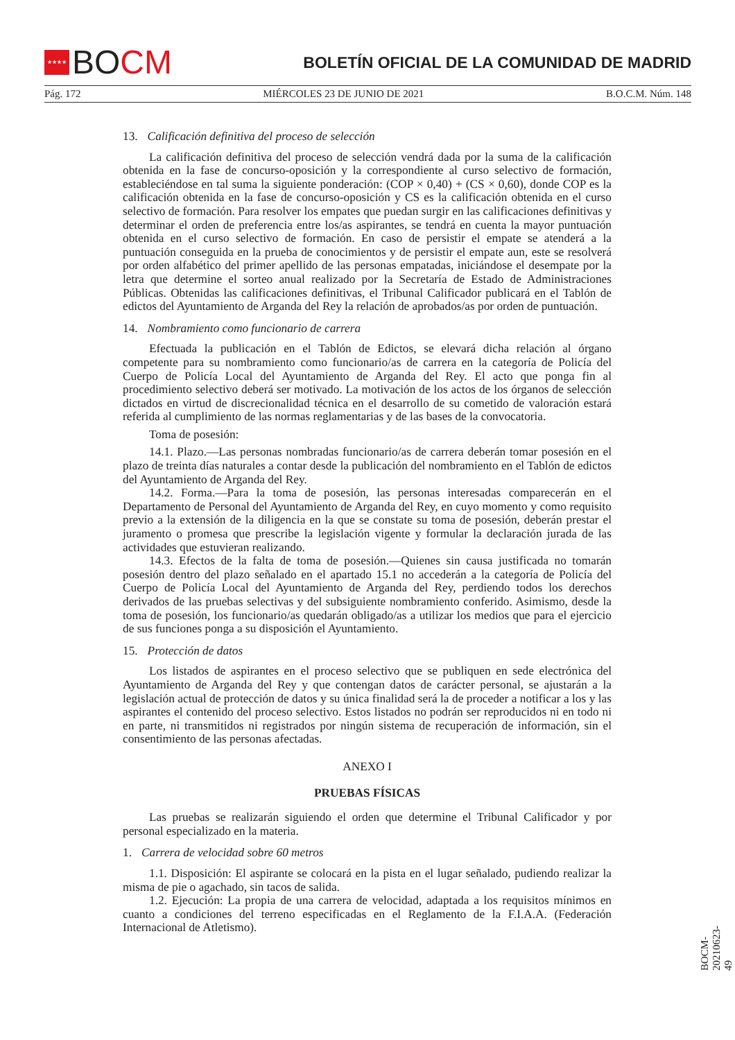★★★★ BO CM
BOLETÍN OFICIAL DE LA COMUNIDAD DE MADRID
Pág. 172 MIÉRCOLES 23 DE JUNIO DE 2021 B.O.C.M. Núm. 148
13. Calificación definitiva del proceso de selección
La calificación definitiva del proceso de selección vendrá dada por la suma de la calificación obtenida en la fase de concurso-oposición y la correspondiente al curso selectivo de formación, estableciéndose en tal suma la siguiente ponderación: (COP × 0,40) + (CS × 0,60), donde COP es la calificación obtenida en la fase de concurso-oposición y CS es la calificación obtenida en el curso selectivo de formación. Para resolver los empates que puedan surgir en las calificaciones definitivas y determinar el orden de preferencia entre los/as aspirantes, se tendrá en cuenta la mayor puntuación obtenida en el curso selectivo de formación. En caso de persistir el empate se atenderá a la puntuación conseguida en la prueba de conocimientos y de persistir el empate aun, este se resolverá por orden alfabético del primer apellido de las personas empatadas, iniciándose el desempate por la letra que determine el sorteo anual realizado por la Secretaría de Estado de Administraciones Públicas. Obtenidas las calificaciones definitivas, el Tribunal Calificador publicará en el Tablón de edictos del Ayuntamiento de Arganda del Rey la relación de aprobados/as por orden de puntuación.
14. Nombramiento como funcionario de carrera
Efectuada la publicación en el Tablón de Edictos, se elevará dicha relación al órgano competente para su nombramiento como funcionario/as de carrera en la categoría de Policía del Cuerpo de Policía Local del Ayuntamiento de Arganda del Rey. El acto que ponga fin al procedimiento selectivo deberá ser motivado. La motivación de los actos de los órganos de selección dictados en virtud de discrecionalidad técnica en el desarrollo de su cometido de valoración estará referida al cumplimiento de las normas reglamentarias y de las bases de la convocatoria.
Toma de posesión:
14.1. Plazo.—Las personas nombradas funcionario/as de carrera deberán tomar posesión en el plazo de treinta días naturales a contar desde la publicación del nombramiento en el Tablón de edictos del Ayuntamiento de Arganda del Rey.
14.2. Forma.—Para la toma de posesión, las personas interesadas comparecerán en el Departamento de Personal del Ayuntamiento de Arganda del Rey, en cuyo momento y como requisito previo a la extensión de la diligencia en la que se constate su toma de posesión, deberán prestar el juramento o promesa que prescribe la legislación vigente y formular la declaración jurada de las actividades que estuvieran realizando.
14.3. Efectos de la falta de toma de posesión.—Quienes sin causa justificada no tomarán posesión dentro del plazo señalado en el apartado 15.1 no accederán a la categoría de Policía del Cuerpo de Policía Local del Ayuntamiento de Arganda del Rey, perdiendo todos los derechos derivados de las pruebas selectivas y del subsiguiente nombramiento conferido. Asimismo, desde la toma de posesión, los funcionario/as quedarán obligado/as a utilizar los medios que para el ejercicio de sus funciones ponga a su disposición el Ayuntamiento.
15. Protección de datos
Los listados de aspirantes en el proceso selectivo que se publiquen en sede electrónica del Ayuntamiento de Arganda del Rey y que contengan datos de carácter personal, se ajustarán a la legislación actual de protección de datos y su única finalidad será la de proceder a notificar a los y las aspirantes el contenido del proceso selectivo. Estos listados no podrán ser reproducidos ni en todo ni en parte, ni transmitidos ni registrados por ningún sistema de recuperación de información, sin el consentimiento de las personas afectadas.
ANEXO I
PRUEBAS FÍSICAS
Las pruebas se realizarán siguiendo el orden que determine el Tribunal Calificador y por personal especializado en la materia.
1. Carrera de velocidad sobre 60 metros
1.1. Disposición: El aspirante se colocará en la pista en el lugar señalado, pudiendo realizar la misma de pie o agachado, sin tacos de salida.
1.2. Ejecución: La propia de una carrera de velocidad, adaptada a los requisitos mínimos en cuanto a condiciones del terreno especificadas en el Reglamento de la F.I.A.A. (Federación Internacional de Atletismo).
BOCM-20210623-49